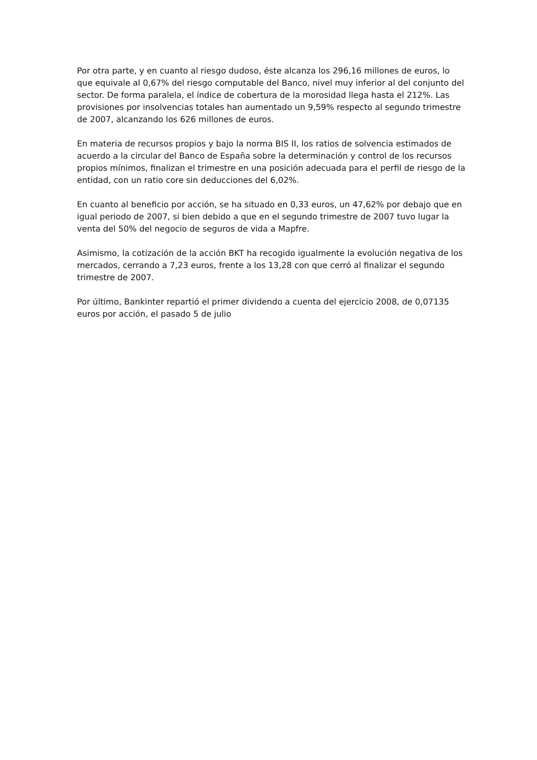Por otra parte, y en cuanto al riesgo dudoso, éste alcanza los 296,16 millones de euros, lo que equivale al 0,67% del riesgo computable del Banco, nivel muy inferior al del conjunto del sector. De forma paralela, el índice de cobertura de la morosidad llega hasta el 212%. Las provisiones por insolvencias totales han aumentado un 9,59% respecto al segundo trimestre de 2007, alcanzando los 626 millones de euros.
En materia de recursos propios y bajo la norma BIS II, los ratios de solvencia estimados de acuerdo a la circular del Banco de España sobre la determinación y control de los recursos propios mínimos, finalizan el trimestre en una posición adecuada para el perfil de riesgo de la entidad, con un ratio core sin deducciones del 6,02%.
En cuanto al beneficio por acción, se ha situado en 0,33 euros, un 47,62% por debajo que en igual periodo de 2007, si bien debido a que en el segundo trimestre de 2007 tuvo lugar la venta del 50% del negocio de seguros de vida a Mapfre.
Asimismo, la cotización de la acción BKT ha recogido igualmente la evolución negativa de los mercados, cerrando a 7,23 euros, frente a los 13,28 con que cerró al finalizar el segundo trimestre de 2007.
Por último, Bankinter repartió el primer dividendo a cuenta del ejercicio 2008, de 0,07135 euros por acción, el pasado 5 de julio